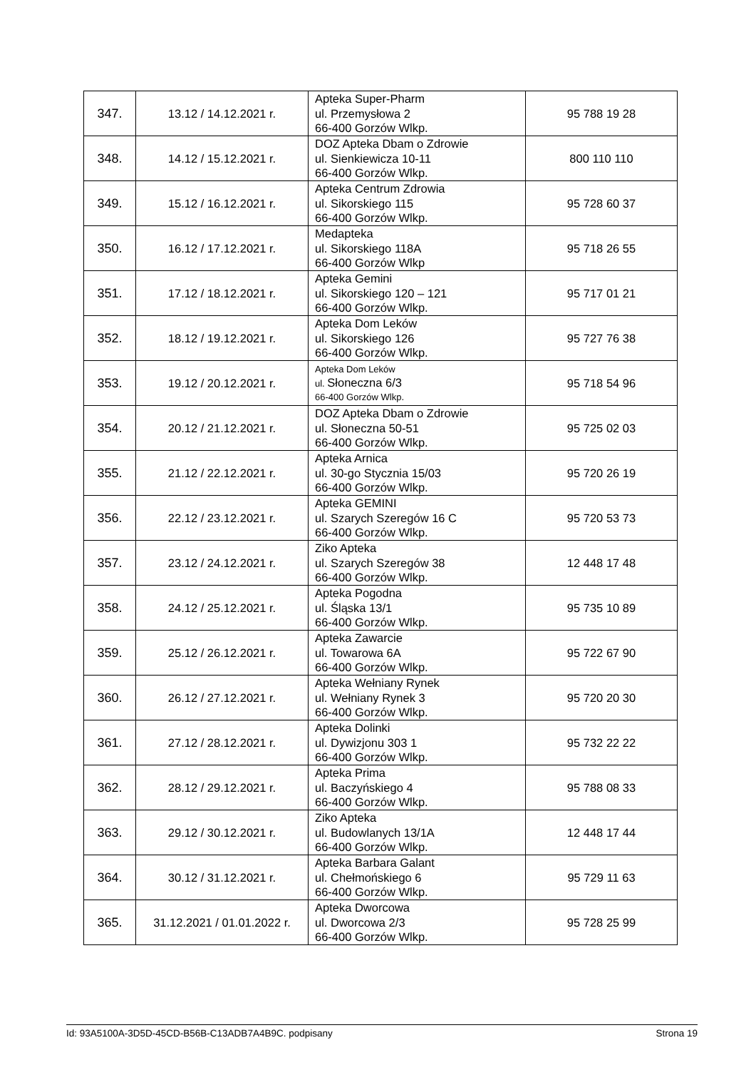| 347. | 13.12 / 14.12.2021 r. | Apteka Super-Pharm ul. Przemysłowa 2 66-400 Gorzów Wlkp. | 95 788 19 28 |
| 348. | 14.12 / 15.12.2021 r. | DOZ Apteka Dbam o Zdrowie ul. Sienkiewicza 10-11 66-400 Gorzów Wlkp. | 800 110 110 |
| 349. | 15.12 / 16.12.2021 r. | Apteka Centrum Zdrowia ul. Sikorskiego 115 66-400 Gorzów Wlkp. | 95 728 60 37 |
| 350. | 16.12 / 17.12.2021 r. | Medapteka ul. Sikorskiego 118A 66-400 Gorzów Wlkp | 95 718 26 55 |
| 351. | 17.12 / 18.12.2021 r. | Apteka Gemini ul. Sikorskiego 120 – 121 66-400 Gorzów Wlkp. | 95 717 01 21 |
| 352. | 18.12 / 19.12.2021 r. | Apteka Dom Leków ul. Sikorskiego 126 66-400 Gorzów Wlkp. | 95 727 76 38 |
| 353. | 19.12 / 20.12.2021 r. | Apteka Dom Leków ul. Słoneczna 6/3 66-400 Gorzów Wlkp. | 95 718 54 96 |
| 354. | 20.12 / 21.12.2021 r. | DOZ Apteka Dbam o Zdrowie ul. Słoneczna 50-51 66-400 Gorzów Wlkp. | 95 725 02 03 |
| 355. | 21.12 / 22.12.2021 r. | Apteka Arnica ul. 30-go Stycznia 15/03 66-400 Gorzów Wlkp. | 95 720 26 19 |
| 356. | 22.12 / 23.12.2021 r. | Apteka GEMINI ul. Szarych Szeregów 16 C 66-400 Gorzów Wlkp. | 95 720 53 73 |
| 357. | 23.12 / 24.12.2021 r. | Ziko Apteka ul. Szarych Szeregów 38 66-400 Gorzów Wlkp. | 12 448 17 48 |
| 358. | 24.12 / 25.12.2021 r. | Apteka Pogodna ul. Śląska 13/1 66-400 Gorzów Wlkp. | 95 735 10 89 |
| 359. | 25.12 / 26.12.2021 r. | Apteka Zawarcie ul. Towarowa 6A 66-400 Gorzów Wlkp. | 95 722 67 90 |
| 360. | 26.12 / 27.12.2021 r. | Apteka Wełniany Rynek ul. Wełniany Rynek 3 66-400 Gorzów Wlkp. | 95 720 20 30 |
| 361. | 27.12 / 28.12.2021 r. | Apteka Dolinki ul. Dywizjonu 303 1 66-400 Gorzów Wlkp. | 95 732 22 22 |
| 362. | 28.12 / 29.12.2021 r. | Apteka Prima ul. Baczyńskiego 4 66-400 Gorzów Wlkp. | 95 788 08 33 |
| 363. | 29.12 / 30.12.2021 r. | Ziko Apteka ul. Budowlanych 13/1A 66-400 Gorzów Wlkp. | 12 448 17 44 |
| 364. | 30.12 / 31.12.2021 r. | Apteka Barbara Galant ul. Chełmońskiego 6 66-400 Gorzów Wlkp. | 95 729 11 63 |
| 365. | 31.12.2021 / 01.01.2022 r. | Apteka Dworcowa ul. Dworcowa 2/3 66-400 Gorzów Wlkp. | 95 728 25 99 |
Id: 93A5100A-3D5D-45CD-B56B-C13ADB7A4B9C. podpisany Strona 19